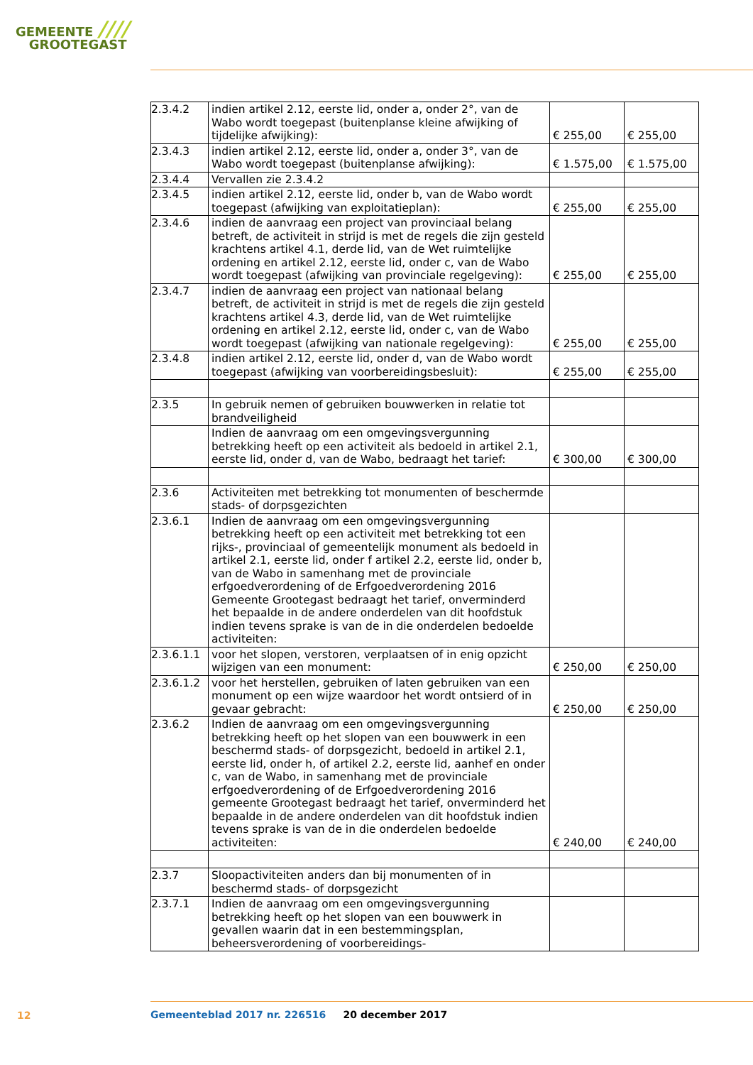GEMEENTE ////
GROOTEGAST
| 2.3.4.2 | indien artikel 2.12, eerste lid, onder a, onder 2°, van de Wabo wordt toegepast (buitenplanse kleine afwijking of tijdelijke afwijking): | € 255,00 | € 255,00 |
| 2.3.4.3 | indien artikel 2.12, eerste lid, onder a, onder 3°, van de Wabo wordt toegepast (buitenplanse afwijking): | € 1.575,00 | € 1.575,00 |
| 2.3.4.4 | Vervallen zie 2.3.4.2 | | |
| 2.3.4.5 | indien artikel 2.12, eerste lid, onder b, van de Wabo wordt toegepast (afwijking van exploitatieplan): | € 255,00 | € 255,00 |
| 2.3.4.6 | indien de aanvraag een project van provinciaal belang betreft, de activiteit in strijd is met de regels die zijn gesteld krachtens artikel 4.1, derde lid, van de Wet ruimtelijke ordening en artikel 2.12, eerste lid, onder c, van de Wabo wordt toegepast (afwijking van provinciale regelgeving): | € 255,00 | € 255,00 |
| 2.3.4.7 | indien de aanvraag een project van nationaal belang betreft, de activiteit in strijd is met de regels die zijn gesteld krachtens artikel 4.3, derde lid, van de Wet ruimtelijke ordening en artikel 2.12, eerste lid, onder c, van de Wabo wordt toegepast (afwijking van nationale regelgeving): | € 255,00 | € 255,00 |
| 2.3.4.8 | indien artikel 2.12, eerste lid, onder d, van de Wabo wordt toegepast (afwijking van voorbereidingsbesluit): | € 255,00 | € 255,00 |
| 2.3.5 | In gebruik nemen of gebruiken bouwwerken in relatie tot brandveiligheid | | |
| | Indien de aanvraag om een omgevingsvergunning betrekking heeft op een activiteit als bedoeld in artikel 2.1, eerste lid, onder d, van de Wabo, bedraagt het tarief: | € 300,00 | € 300,00 |
| 2.3.6 | Activiteiten met betrekking tot monumenten of beschermde stads- of dorpsgezichten | | |
| 2.3.6.1 | Indien de aanvraag om een omgevingsvergunning betrekking heeft op een activiteit met betrekking tot een rijks-, provinciaal of gemeentelijk monument als bedoeld in artikel 2.1, eerste lid, onder f artikel 2.2, eerste lid, onder b, van de Wabo in samenhang met de provinciale erfgoedverordening of de Erfgoedverordening 2016 Gemeente Grootegast bedraagt het tarief, onverminderd het bepaalde in de andere onderdelen van dit hoofdstuk indien tevens sprake is van de in die onderdelen bedoelde activiteiten: | | |
| 2.3.6.1.1 | voor het slopen, verstoren, verplaatsen of in enig opzicht wijzigen van een monument: | € 250,00 | € 250,00 |
| 2.3.6.1.2 | voor het herstellen, gebruiken of laten gebruiken van een monument op een wijze waardoor het wordt ontsierd of in gevaar gebracht: | € 250,00 | € 250,00 |
| 2.3.6.2 | Indien de aanvraag om een omgevingsvergunning betrekking heeft op het slopen van een bouwwerk in een beschermd stads- of dorpsgezicht, bedoeld in artikel 2.1, eerste lid, onder h, of artikel 2.2, eerste lid, aanhef en onder c, van de Wabo, in samenhang met de provinciale erfgoedverordening of de Erfgoedverordening 2016 gemeente Grootegast bedraagt het tarief, onverminderd het bepaalde in de andere onderdelen van dit hoofdstuk indien tevens sprake is van de in die onderdelen bedoelde activiteiten: | € 240,00 | € 240,00 |
| 2.3.7 | Sloopactiviteiten anders dan bij monumenten of in beschermd stads- of dorpsgezicht | | |
| 2.3.7.1 | Indien de aanvraag om een omgevingsvergunning betrekking heeft op het slopen van een bouwwerk in gevallen waarin dat in een bestemmingsplan, beheersverordening of voorbereidings- | | |
12
Gemeenteblad 2017 nr. 226516 20 december 2017